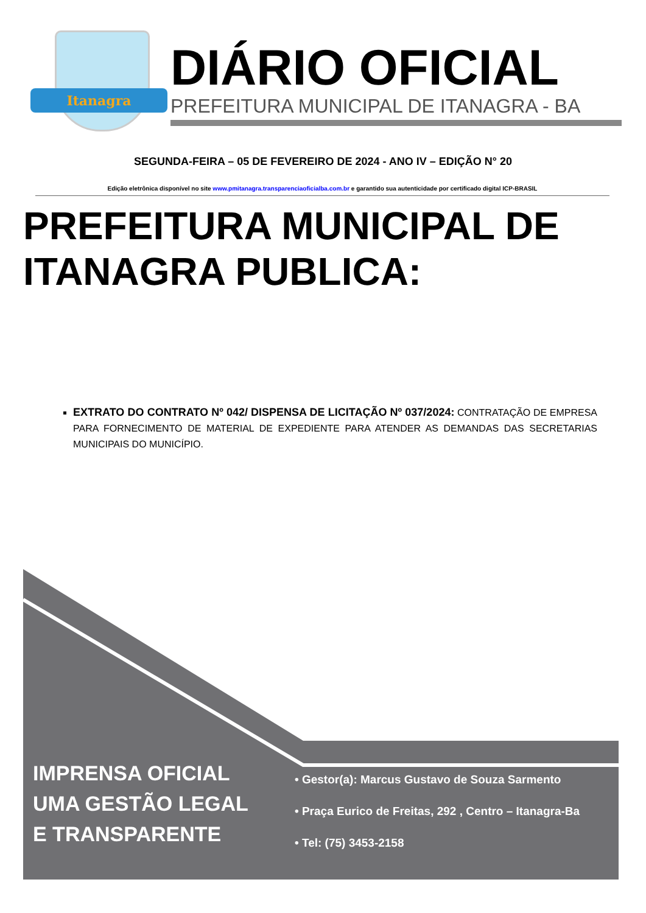Itanagra
DIÁRIO OFICIAL
PREFEITURA MUNICIPAL DE ITANAGRA - BA
SEGUNDA-FEIRA – 05 DE FEVEREIRO DE 2024 - ANO IV – EDIÇÃO N° 20
Edição eletrônica disponível no site www.pmitanagra.transparenciaoficialba.com.br e garantido sua autenticidade por certificado digital ICP-BRASIL
PREFEITURA MUNICIPAL DE ITANAGRA PUBLICA:
EXTRATO DO CONTRATO Nº 042/ DISPENSA DE LICITAÇÃO Nº 037/2024: CONTRATAÇÃO DE EMPRESA PARA FORNECIMENTO DE MATERIAL DE EXPEDIENTE PARA ATENDER AS DEMANDAS DAS SECRETARIAS MUNICIPAIS DO MUNICÍPIO.
IMPRENSA OFICIAL
UMA GESTÃO LEGAL
E TRANSPARENTE
• Gestor(a): Marcus Gustavo de Souza Sarmento
• Praça Eurico de Freitas, 292 , Centro – Itanagra-Ba
• Tel: (75) 3453-2158